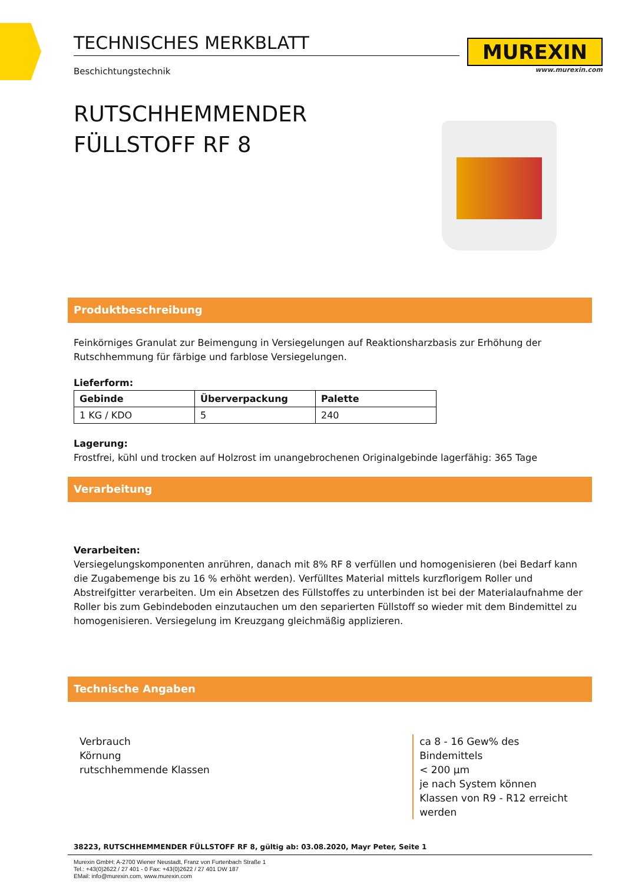TECHNISCHES MERKBLATT
Beschichtungstechnik
MUREXIN
www.murexin.com
RUTSCHHEMMENDER
FÜLLSTOFF RF 8
Produktbeschreibung
Feinkörniges Granulat zur Beimengung in Versiegelungen auf Reaktionsharzbasis zur Erhöhung der Rutschhemmung für färbige und farblose Versiegelungen.
Lieferform:
| Gebinde | Überverpackung | Palette |
| --- | --- | --- |
| 1 KG / KDO | 5 | 240 |
Lagerung:
Frostfrei, kühl und trocken auf Holzrost im unangebrochenen Originalgebinde lagerfähig: 365 Tage
Verarbeitung
Verarbeiten:
Versiegelungskomponenten anrühren, danach mit 8% RF 8 verfüllen und homogenisieren (bei Bedarf kann die Zugabemenge bis zu 16 % erhöht werden). Verfülltes Material mittels kurzflorigem Roller und Abstreifgitter verarbeiten. Um ein Absetzen des Füllstoffes zu unterbinden ist bei der Materialaufnahme der Roller bis zum Gebindeboden einzutauchen um den separierten Füllstoff so wieder mit dem Bindemittel zu homogenisieren. Versiegelung im Kreuzgang gleichmäßig applizieren.
Technische Angaben
| Verbrauch Körnung rutschhemmende Klassen | ca 8 - 16 Gew% des Bindemittels < 200 µm je nach System können Klassen von R9 - R12 erreicht werden |
38223, RUTSCHHEMMENDER FÜLLSTOFF RF 8, gültig ab: 03.08.2020, Mayr Peter, Seite 1
Murexin GmbH: A-2700 Wiener Neustadt, Franz von Furtenbach Straße 1
Tel.: +43(0)2622 / 27 401 - 0 Fax: +43(0)2622 / 27 401 DW 187
EMail: info@murexin.com, www.murexin.com